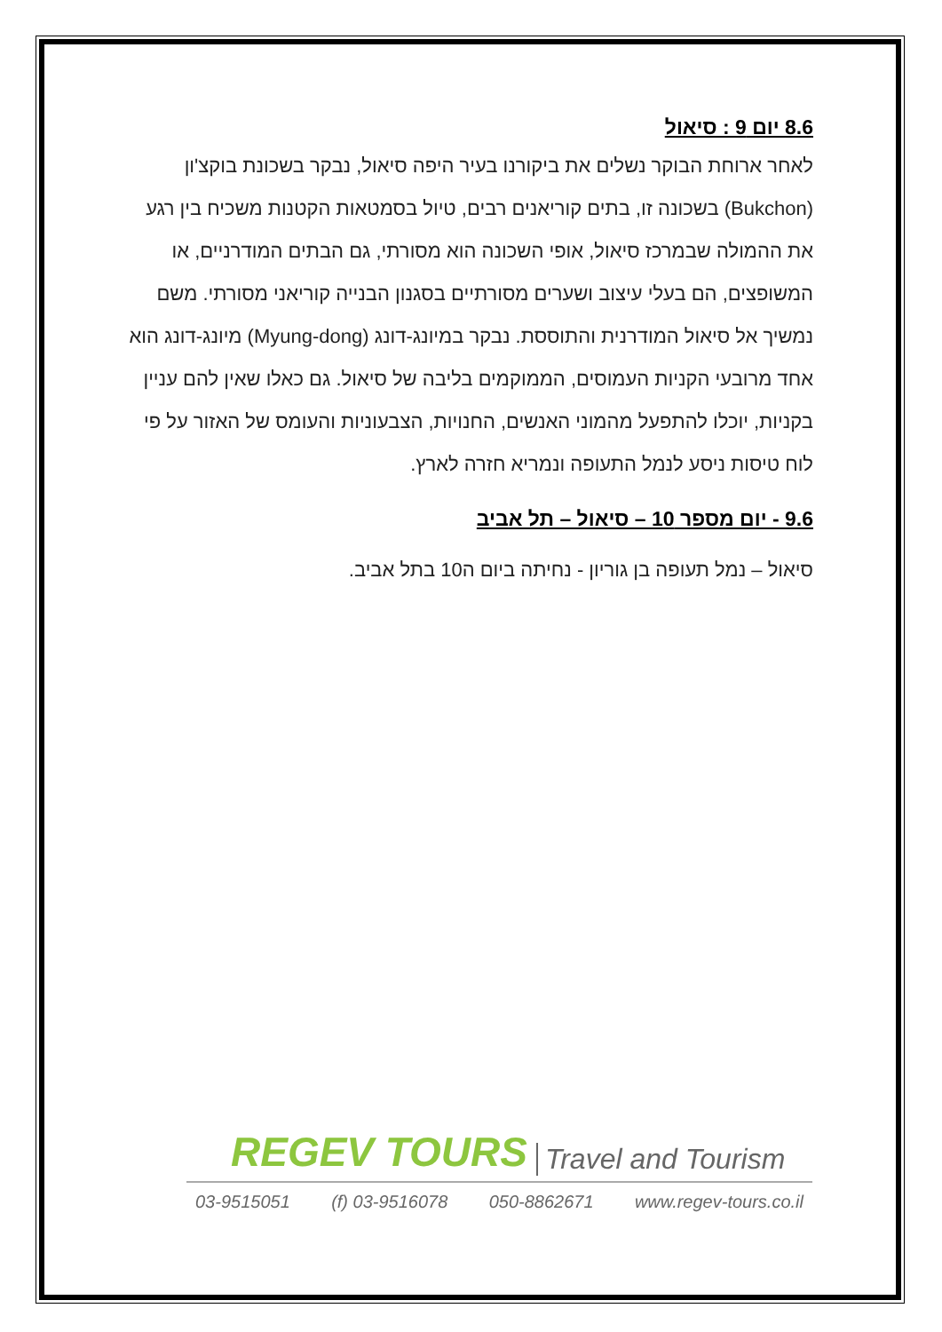8.6 יום 9 : סיאול
לאחר ארוחת הבוקר נשלים את ביקורנו בעיר היפה סיאול, נבקר בשכונת בוקצ'ון (Bukchon) בשכונה זו, בתים קוריאנים רבים, טיול בסמטאות הקטנות משכיח בין רגע את ההמולה שבמרכז סיאול, אופי השכונה הוא מסורתי, גם הבתים המודרניים, או המשופצים, הם בעלי עיצוב ושערים מסורתיים בסגנון הבנייה קוריאני מסורתי. משם נמשיך אל סיאול המודרנית והתוססת. נבקר במיונג-דונג (Myung-dong) מיונג-דונג הוא אחד מרובעי הקניות העמוסים, הממוקמים בליבה של סיאול. גם כאלו שאין להם עניין בקניות, יוכלו להתפעל מהמוני האנשים, החנויות, הצבעוניות והעומס של האזור על פי לוח טיסות ניסע לנמל התעופה ונמריא חזרה לארץ.
9.6 - יום מספר 10 – סיאול – תל אביב
סיאול – נמל תעופה בן גוריון - נחיתה ביום ה10 בתל אביב.
REGEV TOURS Travel and Tourism
03-9515051 (f) 03-9516078 050-8862671 www.regev-tours.co.il